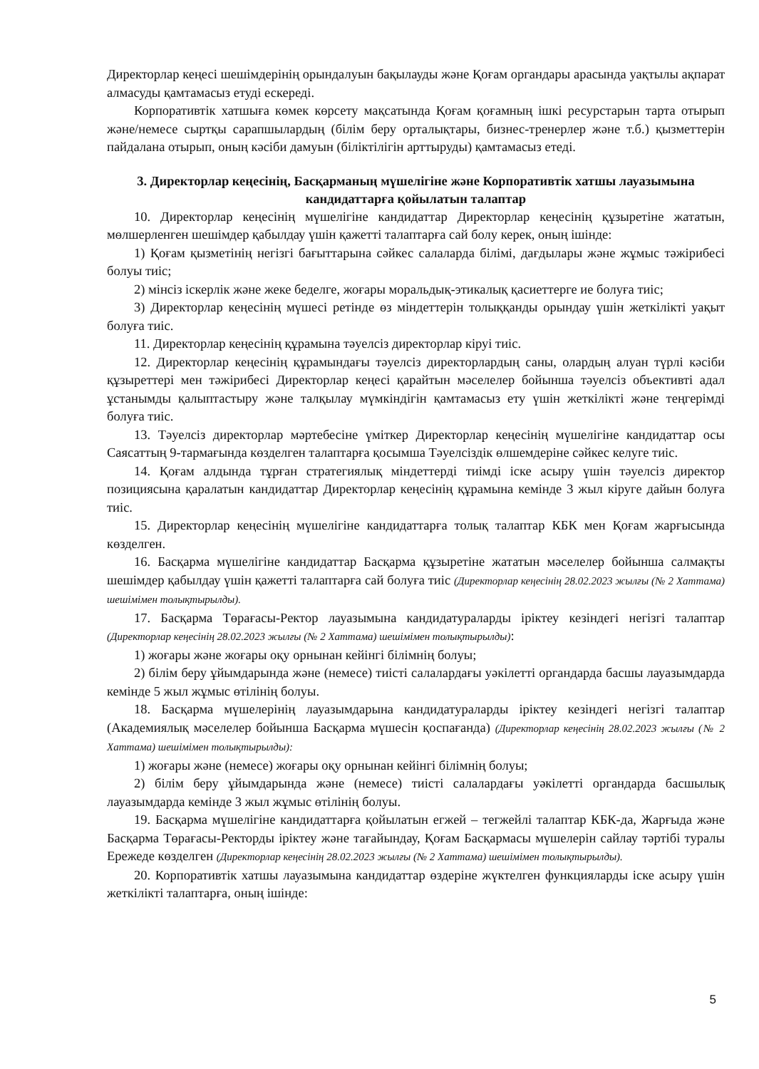Директорлар кеңесі шешімдерінің орындалуын бақылауды және Қоғам органдары арасында уақтылы ақпарат алмасуды қамтамасыз етуді ескереді.
Корпоративтік хатшыға көмек көрсету мақсатында Қоғам қоғамның ішкі ресурстарын тарта отырып және/немесе сыртқы сарапшылардың (білім беру орталықтары, бизнес-тренерлер және т.б.) қызметтерін пайдалана отырып, оның кәсіби дамуын (біліктілігін арттыруды) қамтамасыз етеді.
3. Директорлар кеңесінің, Басқарманың мүшелігіне және Корпоративтік хатшы лауазымына кандидаттарға қойылатын талаптар
10. Директорлар кеңесінің мүшелігіне кандидаттар Директорлар кеңесінің құзыретіне жататын, мөлшерленген шешімдер қабылдау үшін қажетті талаптарға сай болу керек, оның ішінде:
1) Қоғам қызметінің негізгі бағыттарына сәйкес салаларда білімі, дағдылары және жұмыс тәжірибесі болуы тиіс;
2) мінсіз іскерлік және жеке беделге, жоғары моральдық-этикалық қасиеттерге ие болуға тиіс;
3) Директорлар кеңесінің мүшесі ретінде өз міндеттерін толыққанды орындау үшін жеткілікті уақыт болуға тиіс.
11. Директорлар кеңесінің құрамына тәуелсіз директорлар кіруі тиіс.
12. Директорлар кеңесінің құрамындағы тәуелсіз директорлардың саны, олардың алуан түрлі кәсіби құзыреттері мен тәжірибесі Директорлар кеңесі қарайтын мәселелер бойынша тәуелсіз объективті адал ұстанымды қалыптастыру және талқылау мүмкіндігін қамтамасыз ету үшін жеткілікті және теңгерімді болуға тиіс.
13. Тәуелсіз директорлар мәртебесіне үміткер Директорлар кеңесінің мүшелігіне кандидаттар осы Саясаттың 9-тармағында көзделген талаптарға қосымша Тәуелсіздік өлшемдеріне сәйкес келуге тиіс.
14. Қоғам алдында тұрған стратегиялық міндеттерді тиімді іске асыру үшін тәуелсіз директор позициясына қаралатын кандидаттар Директорлар кеңесінің құрамына кемінде 3 жыл кіруге дайын болуға тиіс.
15. Директорлар кеңесінің мүшелігіне кандидаттарға толық талаптар КБК мен Қоғам жарғысында көзделген.
16. Басқарма мүшелігіне кандидаттар Басқарма құзыретіне жататын мәселелер бойынша салмақты шешімдер қабылдау үшін қажетті талаптарға сай болуға тиіс (Директорлар кеңесінің 28.02.2023 жылғы (№ 2 Хаттама) шешімімен толықтырылды).
17. Басқарма Төрағасы-Ректор лауазымына кандидатураларды іріктеу кезіндегі негізгі талаптар (Директорлар кеңесінің 28.02.2023 жылғы (№ 2 Хаттама) шешімімен толықтырылды):
1) жоғары және жоғары оқу орнынан кейінгі білімнің болуы;
2) білім беру ұйымдарында және (немесе) тиісті салалардағы уәкілетті органдарда басшы лауазымдарда кемінде 5 жыл жұмыс өтілінің болуы.
18. Басқарма мүшелерінің лауазымдарына кандидатураларды іріктеу кезіндегі негізгі талаптар (Академиялық мәселелер бойынша Басқарма мүшесін қоспағанда) (Директорлар кеңесінің 28.02.2023 жылғы (№ 2 Хаттама) шешімімен толықтырылды):
1) жоғары және (немесе) жоғары оқу орнынан кейінгі білімнің болуы;
2) білім беру ұйымдарында және (немесе) тиісті салалардағы уәкілетті органдарда басшылық лауазымдарда кемінде 3 жыл жұмыс өтілінің болуы.
19. Басқарма мүшелігіне кандидаттарға қойылатын егжей – тегжейлі талаптар КБК-да, Жарғыда және Басқарма Төрағасы-Ректорды іріктеу және тағайындау, Қоғам Басқармасы мүшелерін сайлау тәртібі туралы Ережеде көзделген (Директорлар кеңесінің 28.02.2023 жылғы (№ 2 Хаттама) шешімімен толықтырылды).
20. Корпоративтік хатшы лауазымына кандидаттар өздеріне жүктелген функцияларды іске асыру үшін жеткілікті талаптарға, оның ішінде:
5